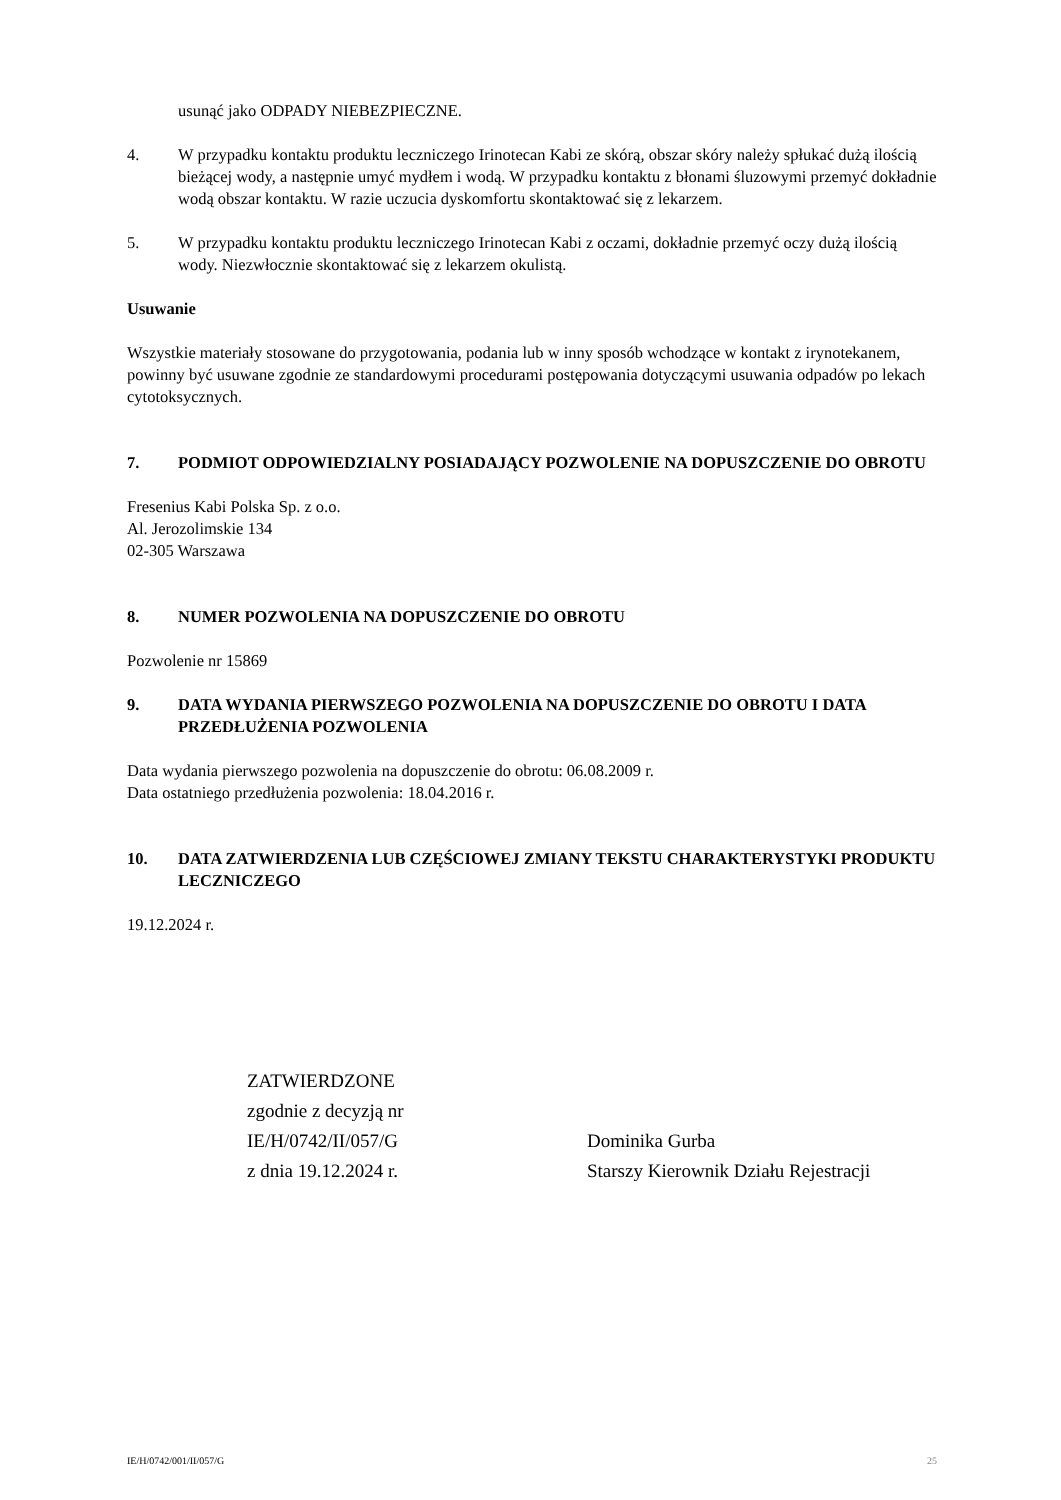usunąć jako ODPADY NIEBEZPIECZNE.
4. W przypadku kontaktu produktu leczniczego Irinotecan Kabi ze skórą, obszar skóry należy spłukać dużą ilością bieżącej wody, a następnie umyć mydłem i wodą. W przypadku kontaktu z błonami śluzowymi przemyć dokładnie wodą obszar kontaktu. W razie uczucia dyskomfortu skontaktować się z lekarzem.
5. W przypadku kontaktu produktu leczniczego Irinotecan Kabi z oczami, dokładnie przemyć oczy dużą ilością wody. Niezwłocznie skontaktować się z lekarzem okulistą.
Usuwanie
Wszystkie materiały stosowane do przygotowania, podania lub w inny sposób wchodzące w kontakt z irynotekanem, powinny być usuwane zgodnie ze standardowymi procedurami postępowania dotyczącymi usuwania odpadów po lekach cytotoksycznych.
7. PODMIOT ODPOWIEDZIALNY POSIADAJĄCY POZWOLENIE NA DOPUSZCZENIE DO OBROTU
Fresenius Kabi Polska Sp. z o.o.
Al. Jerozolimskie 134
02-305 Warszawa
8. NUMER POZWOLENIA NA DOPUSZCZENIE DO OBROTU
Pozwolenie nr 15869
9. DATA WYDANIA PIERWSZEGO POZWOLENIA NA DOPUSZCZENIE DO OBROTU I DATA PRZEDŁUŻENIA POZWOLENIA
Data wydania pierwszego pozwolenia na dopuszczenie do obrotu: 06.08.2009 r.
Data ostatniego przedłużenia pozwolenia: 18.04.2016 r.
10. DATA ZATWIERDZENIA LUB CZĘŚCIOWEJ ZMIANY TEKSTU CHARAKTERYSTYKI PRODUKTU LECZNICZEGO
19.12.2024 r.
ZATWIERDZONE
zgodnie z decyzją nr
IE/H/0742/II/057/G
z dnia 19.12.2024 r.
Dominika Gurba
Starszy Kierownik Działu Rejestracji
IE/H/0742/001/II/057/G 25